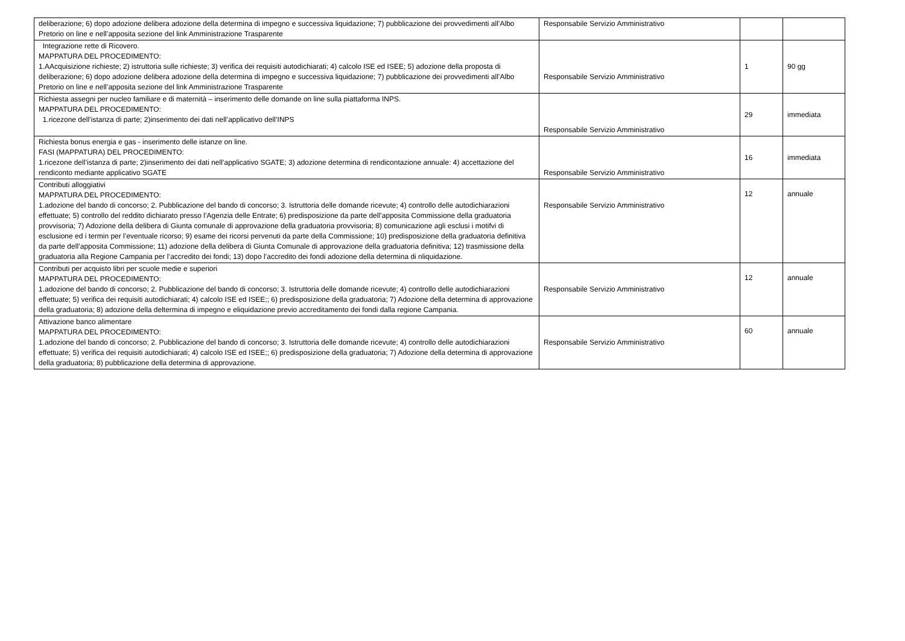| deliberazione; 6) dopo adozione delibera adozione della determina di impegno e successiva liquidazione; 7) pubblicazione dei provvedimenti all’Albo Pretorio on line e nell’apposita sezione del link Amministrazione Trasparente | Responsabile Servizio Amministrativo | | |
| Integrazione rette di Ricovero. MAPPATURA DEL PROCEDIMENTO: 1.AAcquisizione richieste; 2) istruttoria sulle richieste; 3) verifica dei requisiti autodichiarati; 4) calcolo ISE ed ISEE; 5) adozione della proposta di deliberazione; 6) dopo adozione delibera adozione della determina di impegno e successiva liquidazione; 7) pubblicazione dei provvedimenti all’Albo Pretorio on line e nell’apposita sezione del link Amministrazione Trasparente | Responsabile Servizio Amministrativo | 1 | 90 gg |
| Richiesta assegni per nucleo familiare e di maternità – inserimento delle domande on line sulla piattaforma INPS. MAPPATURA DEL PROCEDIMENTO: 1.ricezone dell’istanza di parte; 2)inserimento dei dati nell’applicativo dell’INPS | Responsabile Servizio Amministrativo | 29 | immediata |
| Richiesta bonus energia e gas - inserimento delle istanze on line. FASI (MAPPATURA) DEL PROCEDIMENTO: 1.ricezone dell’istanza di parte; 2)inserimento dei dati nell’applicativo SGATE; 3) adozione determina di rendicontazione annuale: 4) accettazione del rendiconto mediante applicativo SGATE | Responsabile Servizio Amministrativo | 16 | immediata |
| Contributi alloggiativi MAPPATURA DEL PROCEDIMENTO: 1.adozione del bando di concorso; 2. Pubblicazione del bando di concorso; 3. Istruttoria delle domande ricevute; 4) controllo delle autodichiarazioni effettuate; 5) controllo del reddito dichiarato presso l’Agenzia delle Entrate; 6) predisposizione da parte dell’apposita Commissione della graduatoria provvisoria; 7) Adozione della delibera di Giunta comunale di approvazione della graduatoria provvisoria; 8) comunicazione agli esclusi i motifvi di esclusione ed i termin per l’eventuale ricorso; 9) esame dei ricorsi pervenuti da parte della Commissione; 10) predisposizione della graduatoria definitiva da parte dell’apposita Commissione; 11) adozione della delibera di Giunta Comunale di approvazione della graduatoria definitiva; 12) trasmissione della graduatoria alla Regione Campania per l’accredito dei fondi; 13) dopo l’accredito dei fondi adozione della determina di nliquidazione. | Responsabile Servizio Amministrativo | 12 | annuale |
| Contributi per acquisto libri per scuole medie e superiori MAPPATURA DEL PROCEDIMENTO: 1.adozione del bando di concorso; 2. Pubblicazione del bando di concorso; 3. Istruttoria delle domande ricevute; 4) controllo delle autodichiarazioni effettuate; 5) verifica dei requisiti autodichiarati; 4) calcolo ISE ed ISEE;; 6) predisposizione della graduatoria; 7) Adozione della determina di approvazione della graduatoria; 8) adozione della deltermina di impegno e eliquidazione previo accreditamento dei fondi dalla regione Campania. | Responsabile Servizio Amministrativo | 12 | annuale |
| Attivazione banco alimentare MAPPATURA DEL PROCEDIMENTO: 1.adozione del bando di concorso; 2. Pubblicazione del bando di concorso; 3. Istruttoria delle domande ricevute; 4) controllo delle autodichiarazioni effettuate; 5) verifica dei requisiti autodichiarati; 4) calcolo ISE ed ISEE;; 6) predisposizione della graduatoria; 7) Adozione della determina di approvazione della graduatoria; 8) pubblicazione della determina di approvazione. | Responsabile Servizio Amministrativo | 60 | annuale |